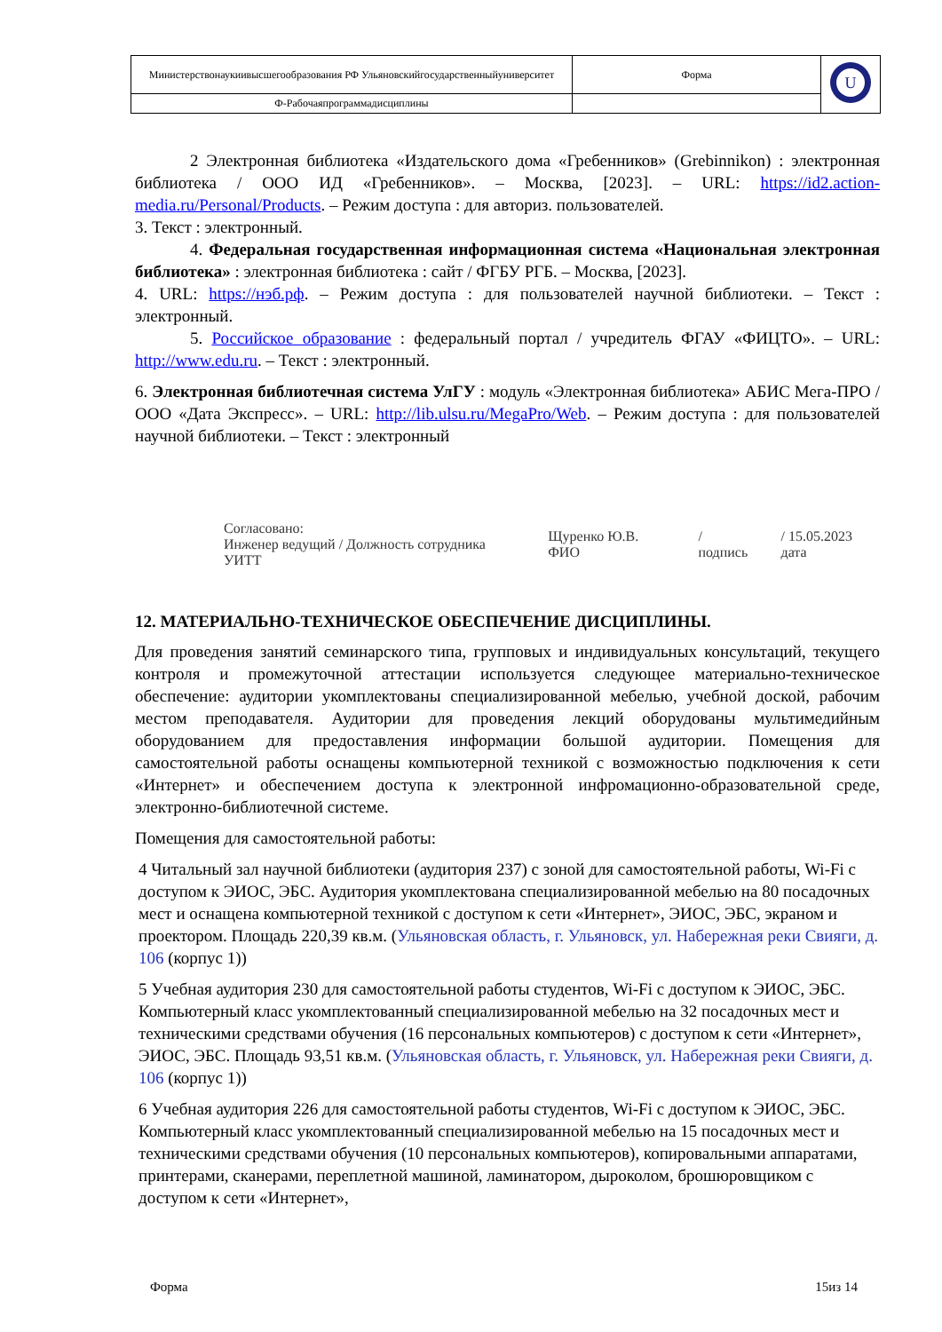| Министерствонаукиивысшегообразования РФ Ульяновскийгосударственныйуниверситет | Форма | U |
| Ф-Рабочаяпрограммадисциплины | | |
2 Электронная библиотека «Издательского дома «Гребенников» (Grebinnikon) : электронная библиотека / ООО ИД «Гребенников». – Москва, [2023]. – URL: https://id2.action-media.ru/Personal/Products. – Режим доступа : для авториз. пользователей.
3. Текст : электронный.
4. Федеральная государственная информационная система «Национальная электронная библиотека» : электронная библиотека : сайт / ФГБУ РГБ. – Москва, [2023].
4. URL: https://нэб.рф. – Режим доступа : для пользователей научной библиотеки. – Текст : электронный.
5. Российское образование : федеральный портал / учредитель ФГАУ «ФИЦТО». – URL: http://www.edu.ru. – Текст : электронный.
6. Электронная библиотечная система УлГУ : модуль «Электронная библиотека» АБИС Мега-ПРО / ООО «Дата Экспресс». – URL: http://lib.ulsu.ru/MegaPro/Web. – Режим доступа : для пользователей научной библиотеки. – Текст : электронный
Согласовано:
Инженер ведущий / Должность сотрудника УИТТ Щуренко Ю.В. ФИО / подпись / 15.05.2023 дата
12. МАТЕРИАЛЬНО-ТЕХНИЧЕСКОЕ ОБЕСПЕЧЕНИЕ ДИСЦИПЛИНЫ.
Для проведения занятий семинарского типа, групповых и индивидуальных консультаций, текущего контроля и промежуточной аттестации используется следующее материально-техническое обеспечение: аудитории укомплектованы специализированной мебелью, учебной доской, рабочим местом преподавателя. Аудитории для проведения лекций оборудованы мультимедийным оборудованием для предоставления информации большой аудитории. Помещения для самостоятельной работы оснащены компьютерной техникой с возможностью подключения к сети «Интернет» и обеспечением доступа к электронной инфромационно-образовательной среде, электронно-библиотечной системе.
Помещения для самостоятельной работы:
4 Читальный зал научной библиотеки (аудитория 237) с зоной для самостоятельной работы, Wi-Fi с доступом к ЭИОС, ЭБС. Аудитория укомплектована специализированной мебелью на 80 посадочных мест и оснащена компьютерной техникой с доступом к сети «Интернет», ЭИОС, ЭБС, экраном и проектором. Площадь 220,39 кв.м. (Ульяновская область, г. Ульяновск, ул. Набережная реки Свияги, д. 106 (корпус 1))
5 Учебная аудитория 230 для самостоятельной работы студентов, Wi-Fi с доступом к ЭИОС, ЭБС. Компьютерный класс укомплектованный специализированной мебелью на 32 посадочных мест и техническими средствами обучения (16 персональных компьютеров) с доступом к сети «Интернет», ЭИОС, ЭБС. Площадь 93,51 кв.м. (Ульяновская область, г. Ульяновск, ул. Набережная реки Свияги, д. 106 (корпус 1))
6 Учебная аудитория 226 для самостоятельной работы студентов, Wi-Fi с доступом к ЭИОС, ЭБС. Компьютерный класс укомплектованный специализированной мебелью на 15 посадочных мест и техническими средствами обучения (10 персональных компьютеров), копировальными аппаратами, принтерами, сканерами, переплетной машиной, ламинатором, дыроколом, брошюровщиком с доступом к сети «Интернет»,
Форма 15из 14